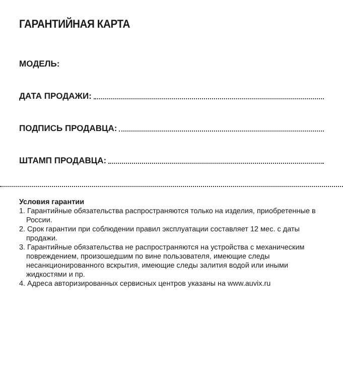ГАРАНТИЙНАЯ КАРТА
МОДЕЛЬ:
ДАТА ПРОДАЖИ:
ПОДПИСЬ ПРОДАВЦА:
ШТАМП ПРОДАВЦА:
Условия гарантии
1. Гарантийные обязательства распространяются только на изделия, приобретенные в России.
2. Срок гарантии при соблюдении правил эксплуатации составляет 12 мес. с даты продажи.
3. Гарантийные обязательства не распространяются на устройства с механическим повреждением, произошедшим по вине пользователя, имеющие следы несанкционированного вскрытия, имеющие следы залития водой или иными жидкостями и пр.
4. Адреса авторизированных сервисных центров указаны на www.auvix.ru